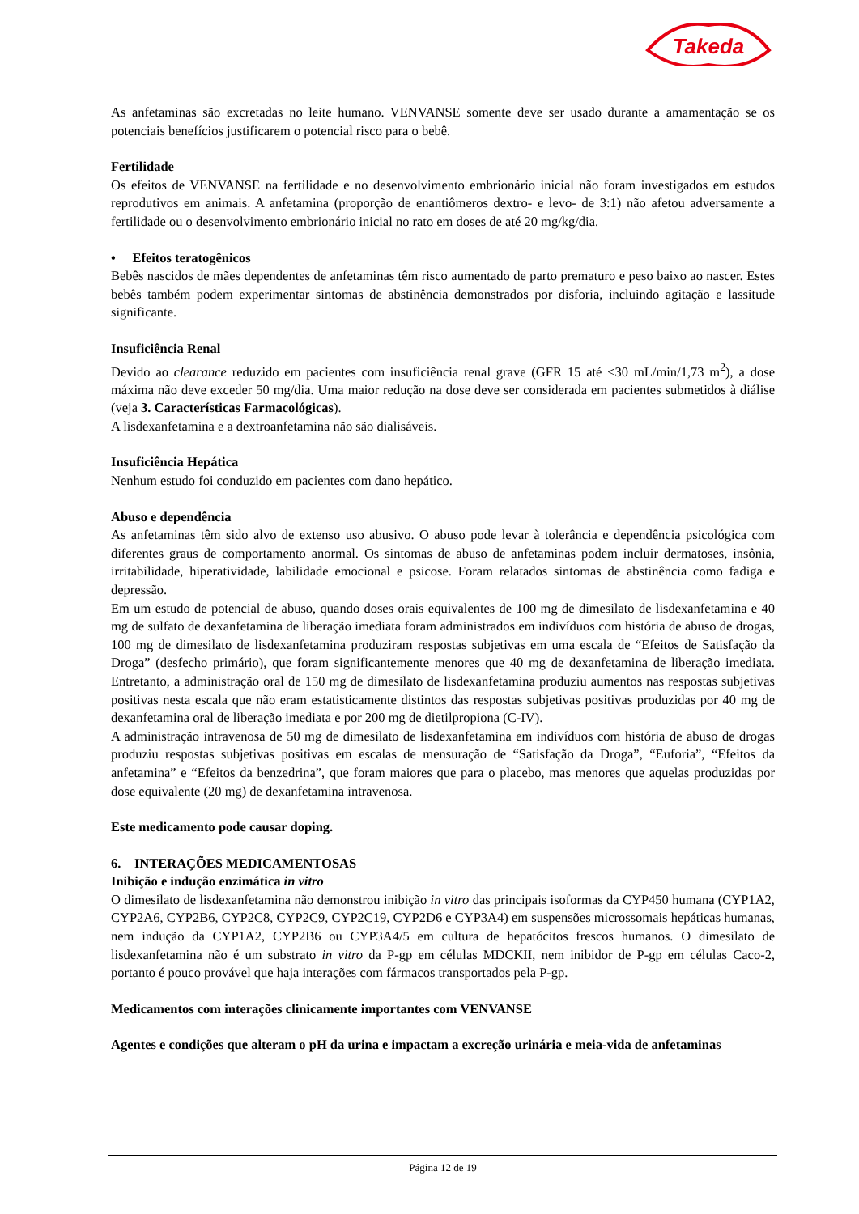Takeda
As anfetaminas são excretadas no leite humano. VENVANSE somente deve ser usado durante a amamentação se os potenciais benefícios justificarem o potencial risco para o bebê.
Fertilidade
Os efeitos de VENVANSE na fertilidade e no desenvolvimento embrionário inicial não foram investigados em estudos reprodutivos em animais. A anfetamina (proporção de enantiômeros dextro- e levo- de 3:1) não afetou adversamente a fertilidade ou o desenvolvimento embrionário inicial no rato em doses de até 20 mg/kg/dia.
• Efeitos teratogênicos
Bebês nascidos de mães dependentes de anfetaminas têm risco aumentado de parto prematuro e peso baixo ao nascer. Estes bebês também podem experimentar sintomas de abstinência demonstrados por disforia, incluindo agitação e lassitude significante.
Insuficiência Renal
Devido ao clearance reduzido em pacientes com insuficiência renal grave (GFR 15 até <30 mL/min/1,73 m<sup>2</sup>), a dose máxima não deve exceder 50 mg/dia. Uma maior redução na dose deve ser considerada em pacientes submetidos à diálise (veja 3. Características Farmacológicas).
A lisdexanfetamina e a dextroanfetamina não são dialisáveis.
Insuficiência Hepática
Nenhum estudo foi conduzido em pacientes com dano hepático.
Abuso e dependência
As anfetaminas têm sido alvo de extenso uso abusivo. O abuso pode levar à tolerância e dependência psicológica com diferentes graus de comportamento anormal. Os sintomas de abuso de anfetaminas podem incluir dermatoses, insônia, irritabilidade, hiperatividade, labilidade emocional e psicose. Foram relatados sintomas de abstinência como fadiga e depressão.
Em um estudo de potencial de abuso, quando doses orais equivalentes de 100 mg de dimesilato de lisdexanfetamina e 40 mg de sulfato de dexanfetamina de liberação imediata foram administrados em indivíduos com história de abuso de drogas, 100 mg de dimesilato de lisdexanfetamina produziram respostas subjetivas em uma escala de “Efeitos de Satisfação da Droga” (desfecho primário), que foram significantemente menores que 40 mg de dexanfetamina de liberação imediata. Entretanto, a administração oral de 150 mg de dimesilato de lisdexanfetamina produziu aumentos nas respostas subjetivas positivas nesta escala que não eram estatisticamente distintos das respostas subjetivas positivas produzidas por 40 mg de dexanfetamina oral de liberação imediata e por 200 mg de dietilpropiona (C-IV).
A administração intravenosa de 50 mg de dimesilato de lisdexanfetamina em indivíduos com história de abuso de drogas produziu respostas subjetivas positivas em escalas de mensuração de “Satisfação da Droga”, “Euforia”, “Efeitos da anfetamina” e “Efeitos da benzedrina”, que foram maiores que para o placebo, mas menores que aquelas produzidas por dose equivalente (20 mg) de dexanfetamina intravenosa.
Este medicamento pode causar doping.
6. INTERAÇÕES MEDICAMENTOSAS
Inibição e indução enzimática in vitro
O dimesilato de lisdexanfetamina não demonstrou inibição in vitro das principais isoformas da CYP450 humana (CYP1A2, CYP2A6, CYP2B6, CYP2C8, CYP2C9, CYP2C19, CYP2D6 e CYP3A4) em suspensões microssomais hepáticas humanas, nem indução da CYP1A2, CYP2B6 ou CYP3A4/5 em cultura de hepatócitos frescos humanos. O dimesilato de lisdexanfetamina não é um substrato in vitro da P-gp em células MDCKII, nem inibidor de P-gp em células Caco-2, portanto é pouco provável que haja interações com fármacos transportados pela P-gp.
Medicamentos com interações clinicamente importantes com VENVANSE
Agentes e condições que alteram o pH da urina e impactam a excreção urinária e meia-vida de anfetaminas
Página 12 de 19